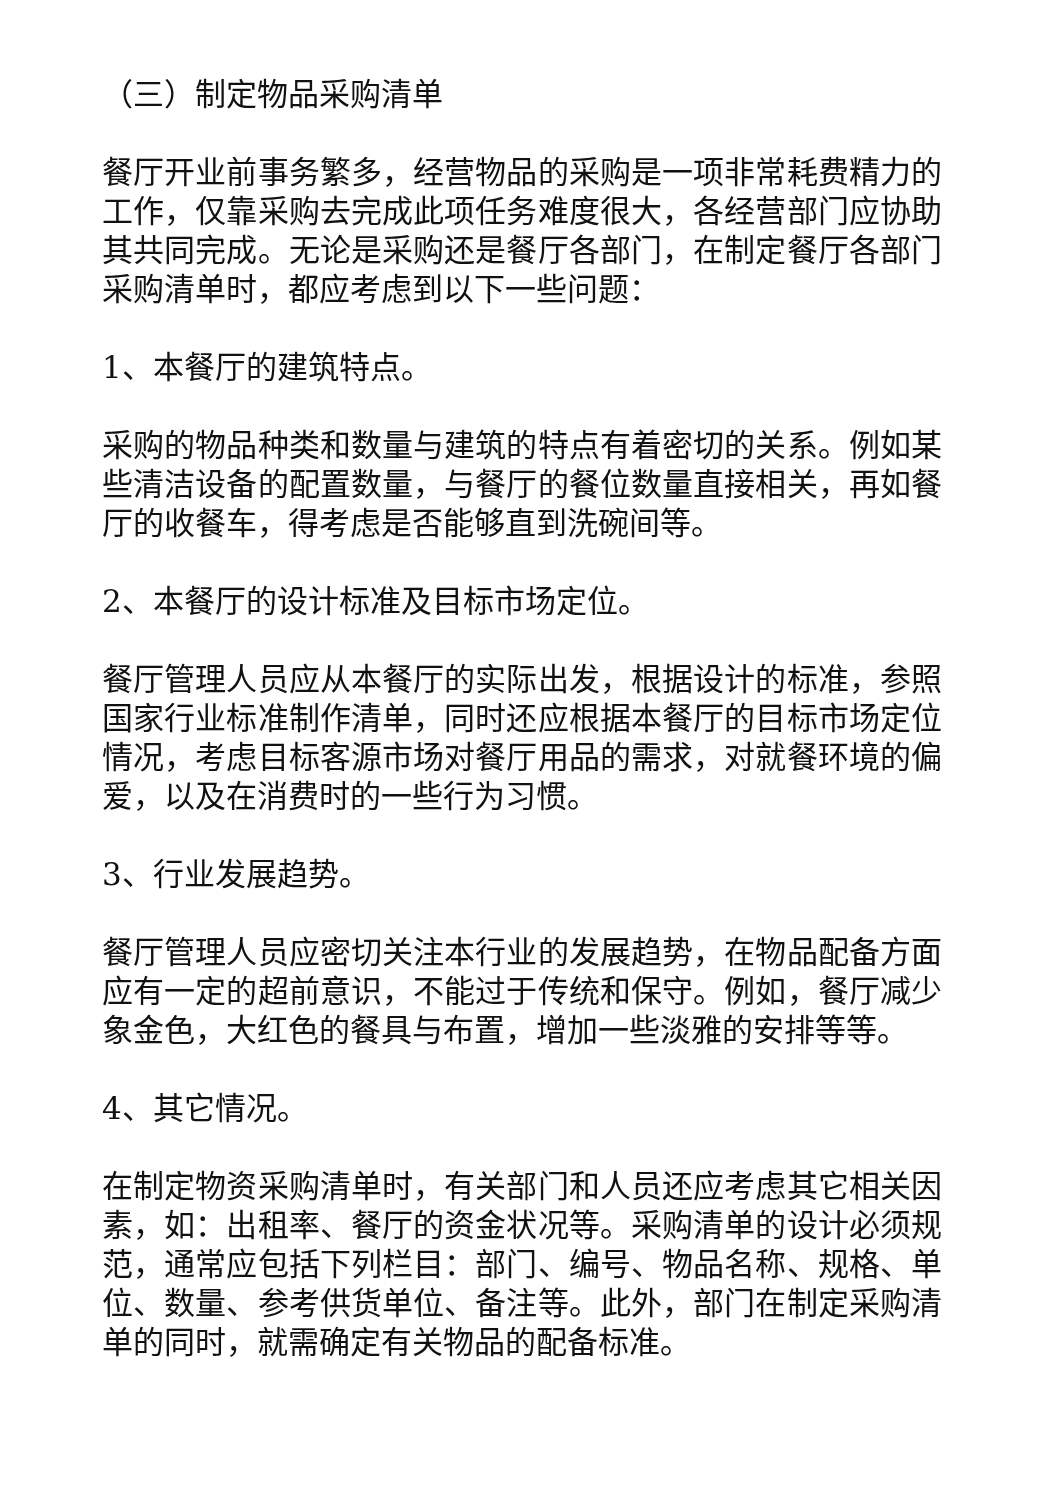（三）制定物品采购清单
餐厅开业前事务繁多，经营物品的采购是一项非常耗费精力的工作，仅靠采购去完成此项任务难度很大，各经营部门应协助其共同完成。无论是采购还是餐厅各部门，在制定餐厅各部门采购清单时，都应考虑到以下一些问题：
1、本餐厅的建筑特点。
采购的物品种类和数量与建筑的特点有着密切的关系。例如某些清洁设备的配置数量，与餐厅的餐位数量直接相关，再如餐厅的收餐车，得考虑是否能够直到洗碗间等。
2、本餐厅的设计标准及目标市场定位。
餐厅管理人员应从本餐厅的实际出发，根据设计的标准，参照国家行业标准制作清单，同时还应根据本餐厅的目标市场定位情况，考虑目标客源市场对餐厅用品的需求，对就餐环境的偏爱，以及在消费时的一些行为习惯。
3、行业发展趋势。
餐厅管理人员应密切关注本行业的发展趋势，在物品配备方面应有一定的超前意识，不能过于传统和保守。例如，餐厅减少象金色，大红色的餐具与布置，增加一些淡雅的安排等等。
4、其它情况。
在制定物资采购清单时，有关部门和人员还应考虑其它相关因素，如：出租率、餐厅的资金状况等。采购清单的设计必须规范，通常应包括下列栏目：部门、编号、物品名称、规格、单位、数量、参考供货单位、备注等。此外，部门在制定采购清单的同时，就需确定有关物品的配备标准。